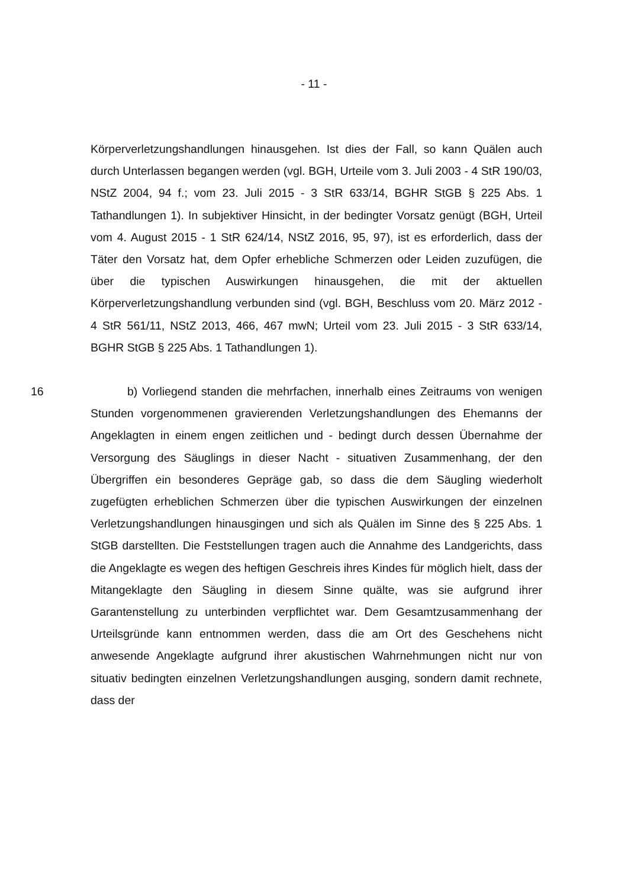- 11 -
Körperverletzungshandlungen hinausgehen. Ist dies der Fall, so kann Quälen auch durch Unterlassen begangen werden (vgl. BGH, Urteile vom 3. Juli 2003 - 4 StR 190/03, NStZ 2004, 94 f.; vom 23. Juli 2015 - 3 StR 633/14, BGHR StGB § 225 Abs. 1 Tathandlungen 1). In subjektiver Hinsicht, in der bedingter Vorsatz genügt (BGH, Urteil vom 4. August 2015 - 1 StR 624/14, NStZ 2016, 95, 97), ist es erforderlich, dass der Täter den Vorsatz hat, dem Opfer erhebliche Schmerzen oder Leiden zuzufügen, die über die typischen Auswirkungen hinausgehen, die mit der aktuellen Körperverletzungshandlung verbunden sind (vgl. BGH, Beschluss vom 20. März 2012 - 4 StR 561/11, NStZ 2013, 466, 467 mwN; Urteil vom 23. Juli 2015 - 3 StR 633/14, BGHR StGB § 225 Abs. 1 Tathandlungen 1).
16 b) Vorliegend standen die mehrfachen, innerhalb eines Zeitraums von wenigen Stunden vorgenommenen gravierenden Verletzungshandlungen des Ehemanns der Angeklagten in einem engen zeitlichen und - bedingt durch dessen Übernahme der Versorgung des Säuglings in dieser Nacht - situativen Zusammenhang, der den Übergriffen ein besonderes Gepräge gab, so dass die dem Säugling wiederholt zugefügten erheblichen Schmerzen über die typischen Auswirkungen der einzelnen Verletzungshandlungen hinausgingen und sich als Quälen im Sinne des § 225 Abs. 1 StGB darstellten. Die Feststellungen tragen auch die Annahme des Landgerichts, dass die Angeklagte es wegen des heftigen Geschreis ihres Kindes für möglich hielt, dass der Mitangeklagte den Säugling in diesem Sinne quälte, was sie aufgrund ihrer Garantenstellung zu unterbinden verpflichtet war. Dem Gesamtzusammenhang der Urteilsgründe kann entnommen werden, dass die am Ort des Geschehens nicht anwesende Angeklagte aufgrund ihrer akustischen Wahrnehmungen nicht nur von situativ bedingten einzelnen Verletzungshandlungen ausging, sondern damit rechnete, dass der